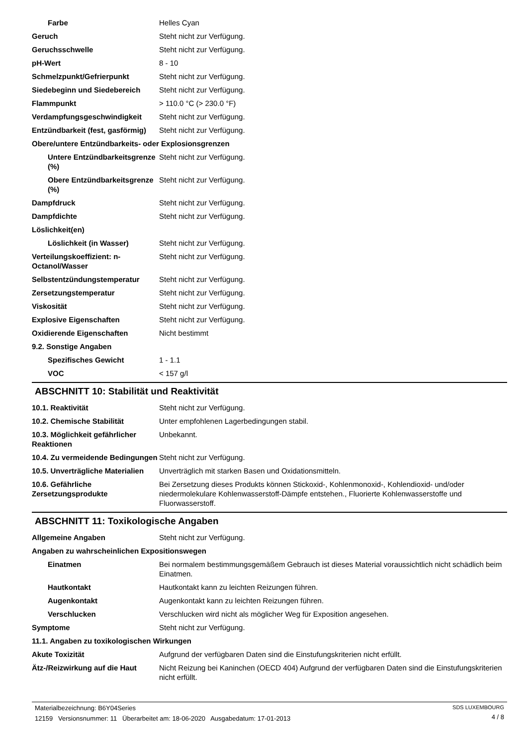Farbe Helles Cyan
Geruch Steht nicht zur Verfügung.
Geruchsschwelle Steht nicht zur Verfügung.
pH-Wert 8 - 10
Schmelzpunkt/Gefrierpunkt Steht nicht zur Verfügung.
Siedebeginn und Siedebereich Steht nicht zur Verfügung.
Flammpunkt > 110.0 °C (> 230.0 °F)
Verdampfungsgeschwindigkeit Steht nicht zur Verfügung.
Entzündbarkeit (fest, gasförmig)
Steht nicht zur Verfügung.
Obere/untere Entzündbarkeits- oder Explosionsgrenzen
Untere Entzündbarkeitsgrenze (%)
Steht nicht zur Verfügung.
Obere Entzündbarkeitsgrenze (%)
Steht nicht zur Verfügung.
Dampfdruck Steht nicht zur Verfügung.
Dampfdichte Steht nicht zur Verfügung.
Löslichkeit(en)
Löslichkeit (in Wasser) Steht nicht zur Verfügung.
Verteilungskoeffizient: n-Octanol/Wasser
Steht nicht zur Verfügung.
Selbstentzündungstemperatur Steht nicht zur Verfügung.
Zersetzungstemperatur Steht nicht zur Verfügung.
Viskosität Steht nicht zur Verfügung.
Explosive Eigenschaften Steht nicht zur Verfügung.
Oxidierende Eigenschaften Nicht bestimmt
9.2. Sonstige Angaben
Spezifisches Gewicht 1 - 1.1
VOC < 157 g/l
ABSCHNITT 10: Stabilität und Reaktivität
10.1. Reaktivität Steht nicht zur Verfügung.
10.2. Chemische Stabilität Unter empfohlenen Lagerbedingungen stabil.
10.3. Möglichkeit gefährlicher Reaktionen
Unbekannt.
10.4. Zu vermeidende Bedingungen
Steht nicht zur Verfügung.
10.5. Unverträgliche Materialien
Unverträglich mit starken Basen und Oxidationsmitteln.
10.6. Gefährliche Zersetzungsprodukte
Bei Zersetzung dieses Produkts können Stickoxid-, Kohlenmonoxid-, Kohlendioxid- und/oder niedermolekulare Kohlenwasserstoff-Dämpfe entstehen., Fluorierte Kohlenwasserstoffe und Fluorwasserstoff.
ABSCHNITT 11: Toxikologische Angaben
Allgemeine Angaben Steht nicht zur Verfügung.
Angaben zu wahrscheinlichen Expositionswegen
Einatmen Bei normalem bestimmungsgemäßem Gebrauch ist dieses Material voraussichtlich nicht schädlich beim Einatmen.
Hautkontakt Hautkontakt kann zu leichten Reizungen führen.
Augenkontakt Augenkontakt kann zu leichten Reizungen führen.
Verschlucken Verschlucken wird nicht als möglicher Weg für Exposition angesehen.
Symptome Steht nicht zur Verfügung.
11.1. Angaben zu toxikologischen Wirkungen
Akute Toxizität Aufgrund der verfügbaren Daten sind die Einstufungskriterien nicht erfüllt.
Ätz-/Reizwirkung auf die Haut
Nicht Reizung bei Kaninchen (OECD 404) Aufgrund der verfügbaren Daten sind die Einstufungskriterien nicht erfüllt.
Materialbezeichnung: B6Y04Series
12159 Versionsnummer: 11 Überarbeitet am: 18-06-2020 Ausgabedatum: 17-01-2013
SDS LUXEMBOURG
4 / 8